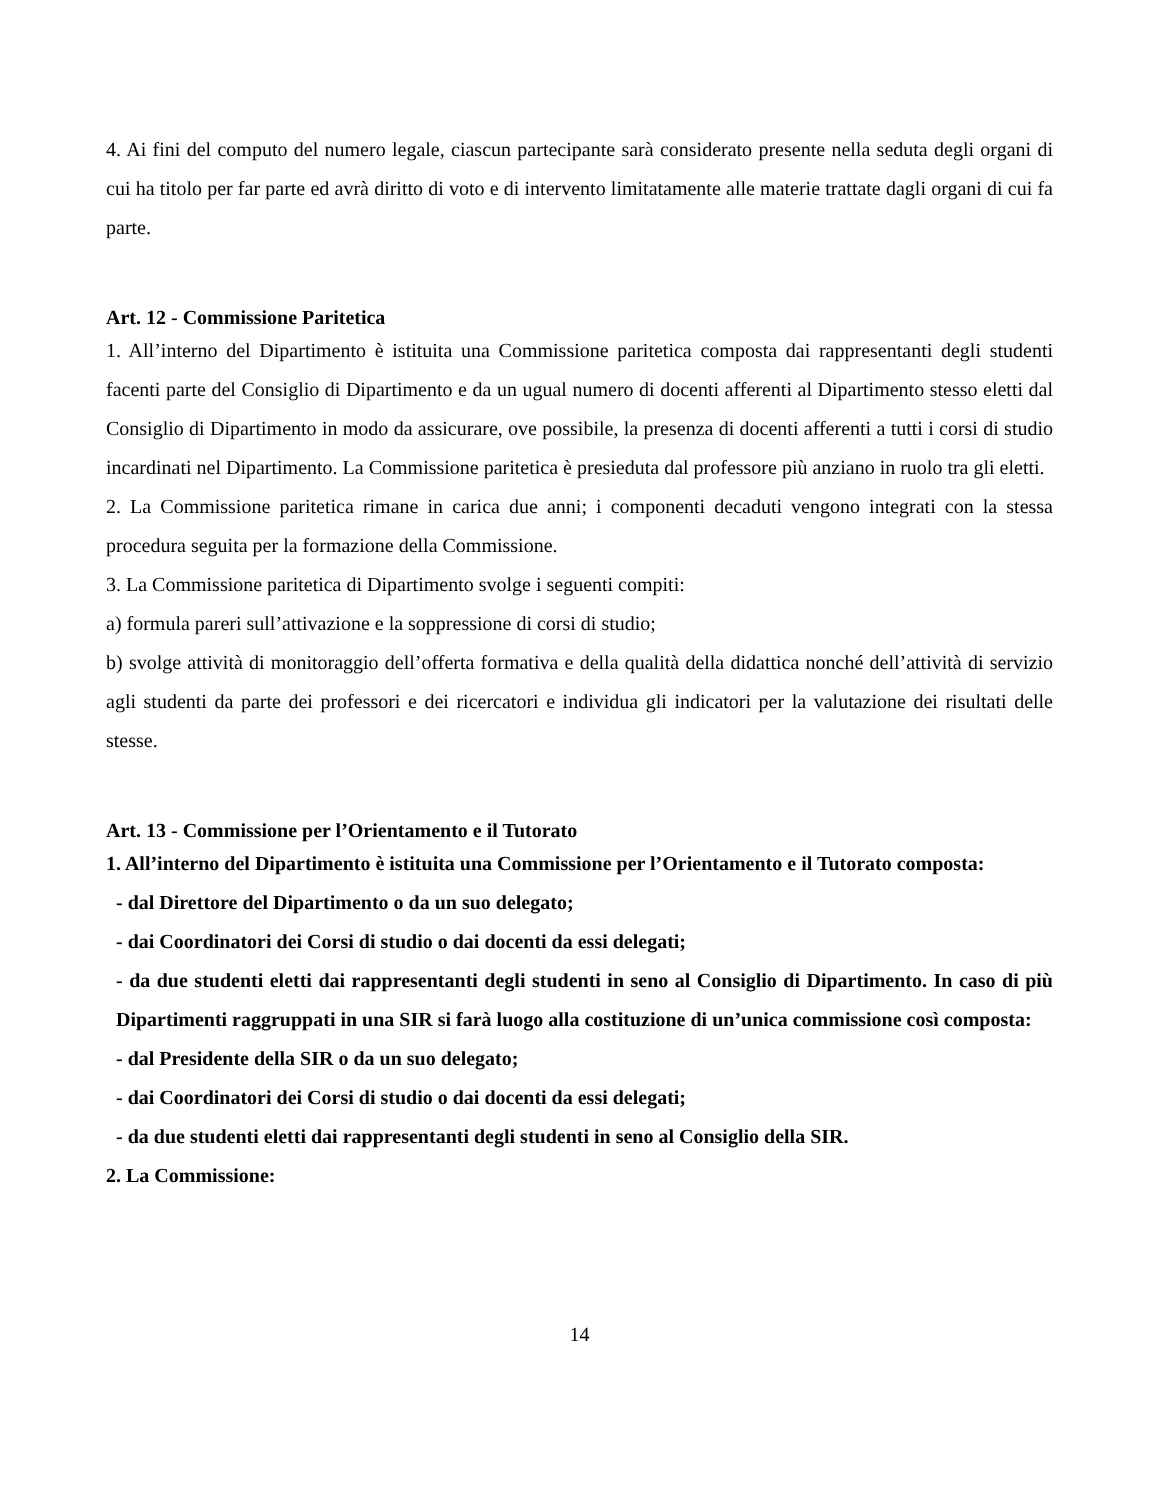4. Ai fini del computo del numero legale, ciascun partecipante sarà considerato presente nella seduta degli organi di cui ha titolo per far parte ed avrà diritto di voto e di intervento limitatamente alle materie trattate dagli organi di cui fa parte.
Art. 12 - Commissione Paritetica
1. All’interno del Dipartimento è istituita una Commissione paritetica composta dai rappresentanti degli studenti facenti parte del Consiglio di Dipartimento e da un ugual numero di docenti afferenti al Dipartimento stesso eletti dal Consiglio di Dipartimento in modo da assicurare, ove possibile, la presenza di docenti afferenti a tutti i corsi di studio incardinati nel Dipartimento. La Commissione paritetica è presieduta dal professore più anziano in ruolo tra gli eletti.
2. La Commissione paritetica rimane in carica due anni; i componenti decaduti vengono integrati con la stessa procedura seguita per la formazione della Commissione.
3. La Commissione paritetica di Dipartimento svolge i seguenti compiti:
a) formula pareri sull’attivazione e la soppressione di corsi di studio;
b) svolge attività di monitoraggio dell’offerta formativa e della qualità della didattica nonché dell’attività di servizio agli studenti da parte dei professori e dei ricercatori e individua gli indicatori per la valutazione dei risultati delle stesse.
Art. 13 - Commissione per l’Orientamento e il Tutorato
1. All’interno del Dipartimento è istituita una Commissione per l’Orientamento e il Tutorato composta:
- dal Direttore del Dipartimento o da un suo delegato;
- dai Coordinatori dei Corsi di studio o dai docenti da essi delegati;
- da due studenti eletti dai rappresentanti degli studenti in seno al Consiglio di Dipartimento. In caso di più Dipartimenti raggruppati in una SIR si farà luogo alla costituzione di un’unica commissione così composta:
- dal Presidente della SIR o da un suo delegato;
- dai Coordinatori dei Corsi di studio o dai docenti da essi delegati;
- da due studenti eletti dai rappresentanti degli studenti in seno al Consiglio della SIR.
2. La Commissione:
14